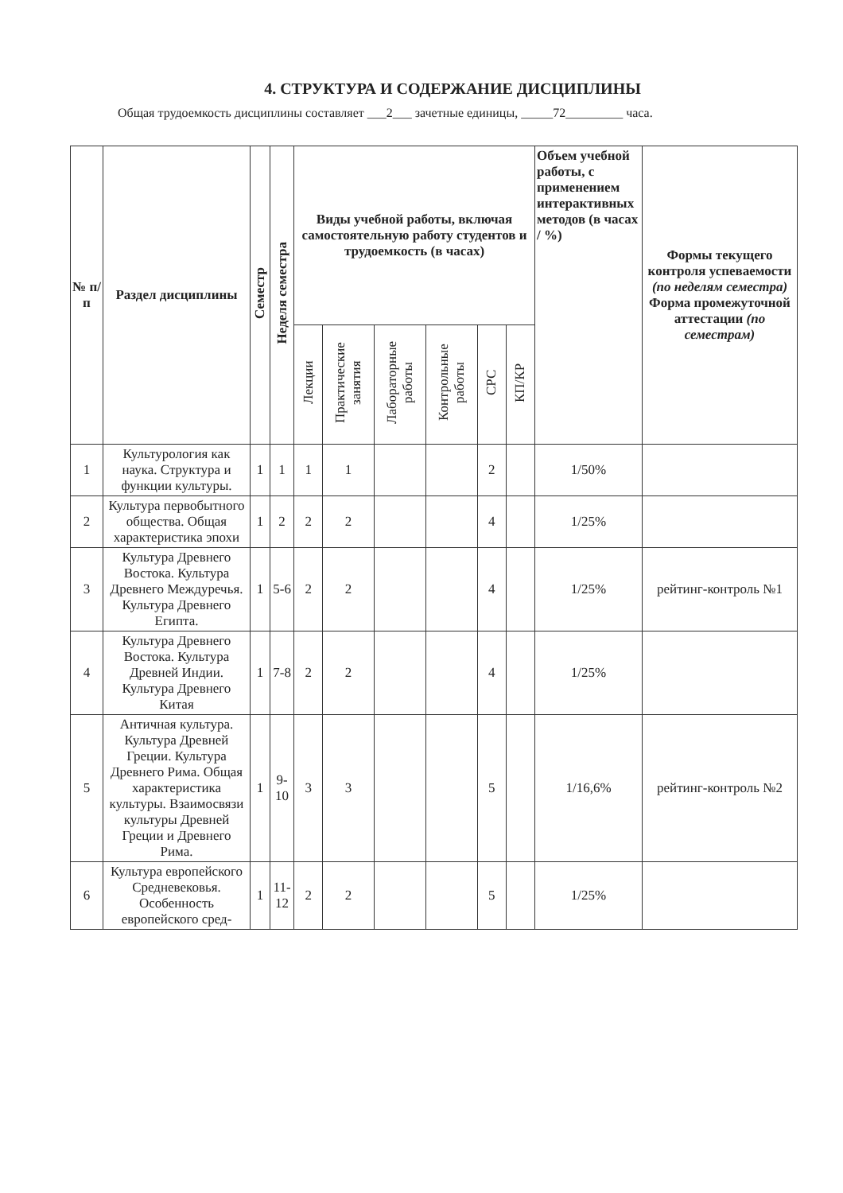4. СТРУКТУРА И СОДЕРЖАНИЕ ДИСЦИПЛИНЫ
Общая трудоемкость дисциплины составляет ___2___ зачетные единицы, _____72_________ часа.
| № п/п | Раздел дисциплины | Семестр | Неделя семестра | Виды учебной работы, включая самостоятельную работу студентов и трудоемкость (в часах) | | | | | | Объем учебной работы, с применением интерактивных методов (в часах / %) | Формы текущего контроля успеваемости (по неделям семестра) Форма промежуточной аттестации (по семестрам) |
| --- | --- | --- | --- | --- | --- | --- | --- | --- | --- | --- | --- |
| | | | | Лекции | Практические занятия | Лабораторные работы | Контрольные работы | СРС | КП/КР | | |
| 1 | Культурология как наука. Структура и функции культуры. | 1 | 1 | 1 | 1 | | | 2 | | 1/50% | |
| 2 | Культура первобытного общества. Общая характеристика эпохи | 1 | 2 | 2 | 2 | | | 4 | | 1/25% | |
| 3 | Культура Древнего Востока. Культура Древнего Междуречья. Культура Древнего Египта. | 1 | 5-6 | 2 | 2 | | | 4 | | 1/25% | рейтинг-контроль №1 |
| 4 | Культура Древнего Востока. Культура Древней Индии. Культура Древнего Китая | 1 | 7-8 | 2 | 2 | | | 4 | | 1/25% | |
| 5 | Античная культура. Культура Древней Греции. Культура Древнего Рима. Общая характеристика культуры. Взаимосвязи культуры Древней Греции и Древнего Рима. | 1 | 9-10 | 3 | 3 | | | 5 | | 1/16,6% | рейтинг-контроль №2 |
| 6 | Культура европейского Средневековья. Особенность европейского сред- | 1 | 11-12 | 2 | 2 | | | 5 | | 1/25% | |